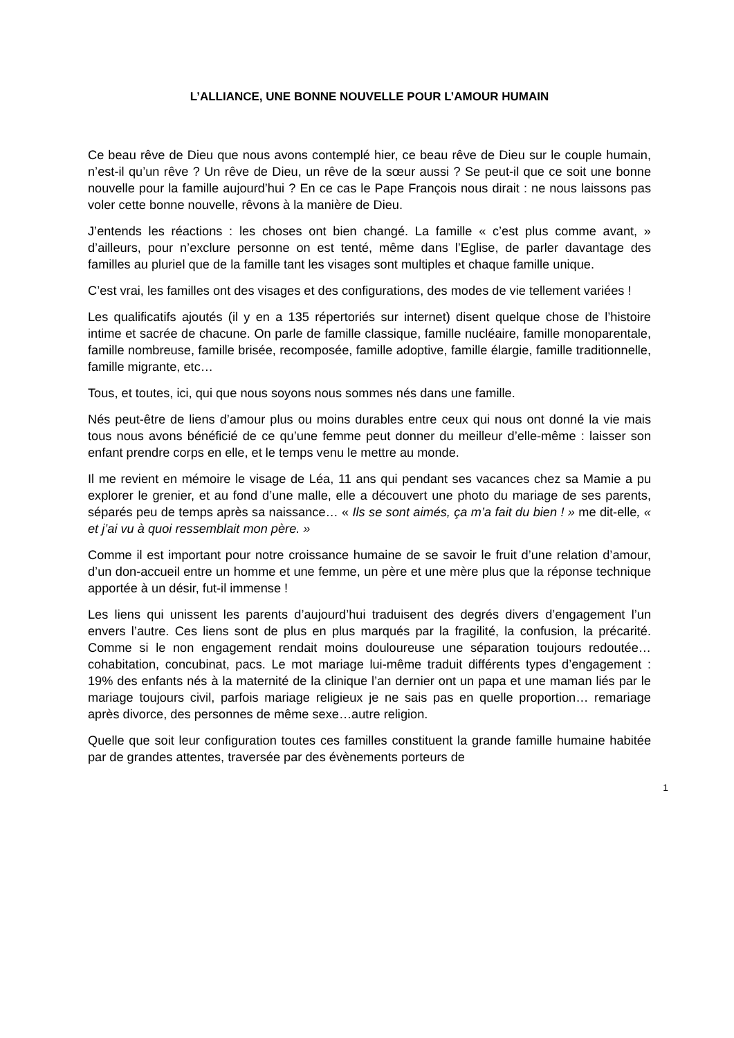L’ALLIANCE, UNE BONNE NOUVELLE POUR L’AMOUR HUMAIN
Ce beau rêve de Dieu que nous avons contemplé hier, ce beau rêve de Dieu sur le couple humain, n’est-il qu’un rêve ? Un rêve de Dieu, un rêve de la sœur aussi ? Se peut-il que ce soit une bonne nouvelle pour la famille aujourd’hui ? En ce cas le Pape François nous dirait : ne nous laissons pas voler cette bonne nouvelle, rêvons à la manière de Dieu.
J’entends les réactions : les choses ont bien changé. La famille « c’est plus comme avant, » d’ailleurs, pour n’exclure personne on est tenté, même dans l’Eglise, de parler davantage des familles au pluriel que de la famille tant les visages sont multiples et chaque famille unique.
C’est vrai, les familles ont des visages et des configurations, des modes de vie tellement variées !
Les qualificatifs ajoutés (il y en a 135 répertoriés sur internet) disent quelque chose de l’histoire intime et sacrée de chacune. On parle de famille classique, famille nucléaire, famille monoparentale, famille nombreuse, famille brisée, recomposée, famille adoptive, famille élargie, famille traditionnelle, famille migrante, etc…
Tous, et toutes, ici, qui que nous soyons nous sommes nés dans une famille.
Nés peut-être de liens d’amour plus ou moins durables entre ceux qui nous ont donné la vie mais tous nous avons bénéficié de ce qu’une femme peut donner du meilleur d’elle-même : laisser son enfant prendre corps en elle, et le temps venu le mettre au monde.
Il me revient en mémoire le visage de Léa, 11 ans qui pendant ses vacances chez sa Mamie a pu explorer le grenier, et au fond d’une malle, elle a découvert une photo du mariage de ses parents, séparés peu de temps après sa naissance… « Ils se sont aimés, ça m’a fait du bien ! » me dit-elle, « et j’ai vu à quoi ressemblait mon père. »
Comme il est important pour notre croissance humaine de se savoir le fruit d’une relation d’amour, d’un don-accueil entre un homme et une femme, un père et une mère plus que la réponse technique apportée à un désir, fut-il immense !
Les liens qui unissent les parents d’aujourd’hui traduisent des degrés divers d’engagement l’un envers l’autre. Ces liens sont de plus en plus marqués par la fragilité, la confusion, la précarité. Comme si le non engagement rendait moins douloureuse une séparation toujours redoutée… cohabitation, concubinat, pacs. Le mot mariage lui-même traduit différents types d’engagement : 19% des enfants nés à la maternité de la clinique l’an dernier ont un papa et une maman liés par le mariage toujours civil, parfois mariage religieux je ne sais pas en quelle proportion… remariage après divorce, des personnes de même sexe…autre religion.
Quelle que soit leur configuration toutes ces familles constituent la grande famille humaine habitée par de grandes attentes, traversée par des évènements porteurs de
1